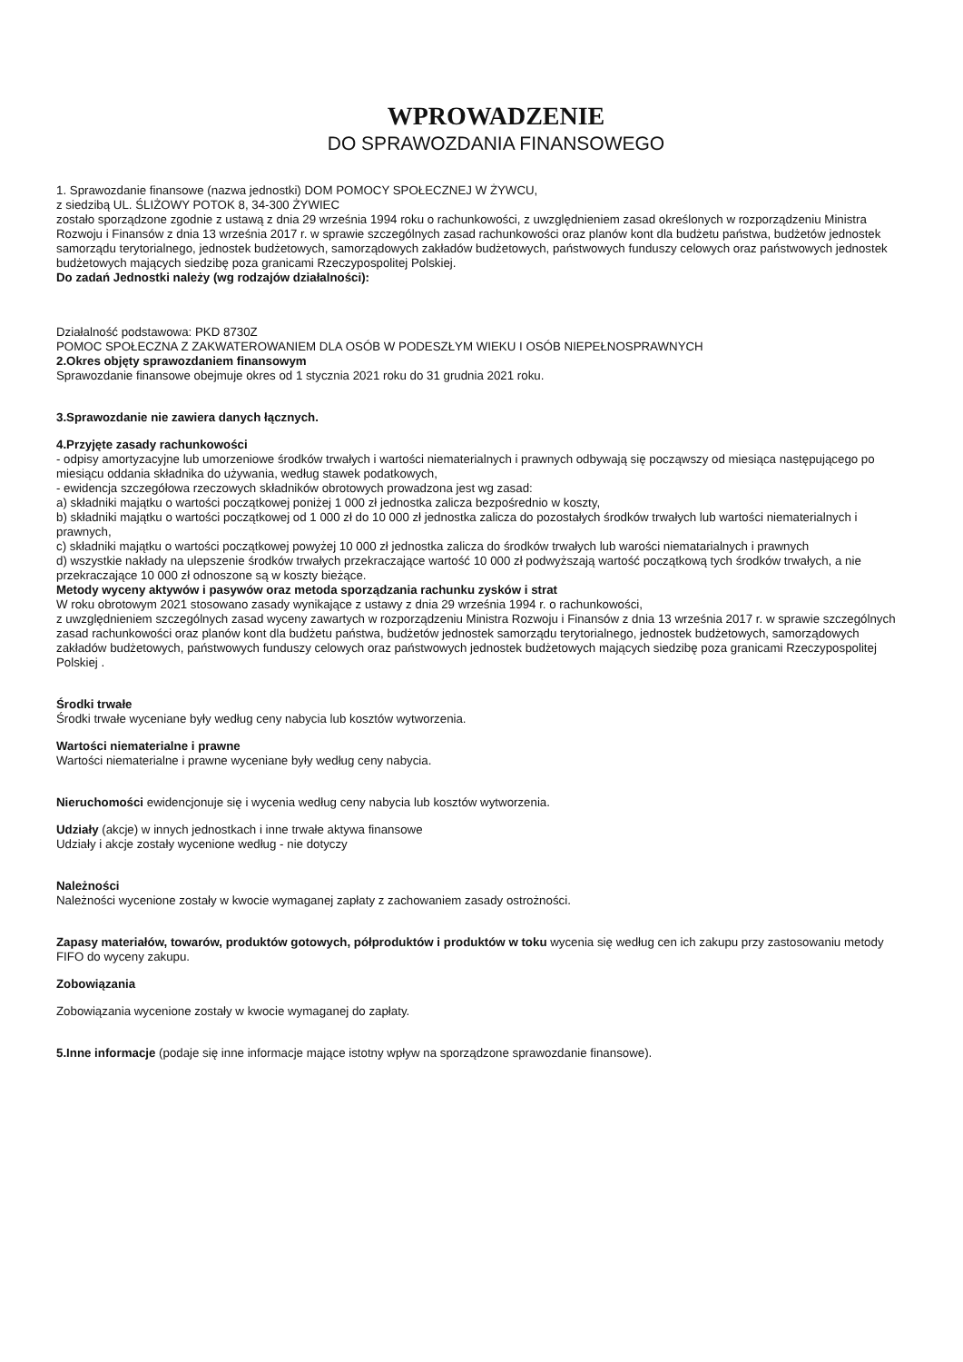WPROWADZENIE
DO SPRAWOZDANIA FINANSOWEGO
1. Sprawozdanie finansowe (nazwa jednostki) DOM POMOCY SPOŁECZNEJ W ŻYWCU,
z siedzibą UL. ŚLIŻOWY POTOK 8, 34-300 ŻYWIEC
zostało sporządzone zgodnie z ustawą z dnia 29 września 1994 roku o rachunkowości, z uwzględnieniem zasad określonych w rozporządzeniu Ministra Rozwoju i Finansów z dnia 13 września 2017 r. w sprawie szczególnych zasad rachunkowości oraz planów kont dla budżetu państwa, budżetów jednostek samorządu terytorialnego, jednostek budżetowych, samorządowych zakładów budżetowych, państwowych funduszy celowych oraz państwowych jednostek budżetowych mających siedzibę poza granicami Rzeczypospolitej Polskiej.
Do zadań Jednostki należy (wg rodzajów działalności):
Działalność podstawowa: PKD 8730Z
POMOC SPOŁECZNA Z ZAKWATEROWANIEM DLA OSÓB W PODESZŁYM WIEKU I OSÓB NIEPEŁNOSPRAWNYCH
2.Okres objęty sprawozdaniem finansowym
Sprawozdanie finansowe obejmuje okres od 1 stycznia 2021 roku do 31 grudnia 2021 roku.
3.Sprawozdanie nie zawiera danych łącznych.
4.Przyjęte zasady rachunkowości
- odpisy amortyzacyjne lub umorzeniowe środków trwałych i wartości niematerialnych i prawnych odbywają się począwszy od miesiąca następującego po miesiącu oddania składnika do używania, według stawek podatkowych,
- ewidencja szczegółowa rzeczowych składników obrotowych prowadzona jest wg zasad:
a) składniki majątku o wartości początkowej poniżej 1 000 zł jednostka zalicza bezpośrednio w koszty,
b) składniki majątku o wartości początkowej od 1 000 zł do 10 000 zł jednostka zalicza do pozostałych środków trwałych lub wartości niematerialnych i prawnych,
c) składniki majątku o wartości początkowej powyżej 10 000 zł jednostka zalicza do środków trwałych lub warości niematarialnych i prawnych
d) wszystkie nakłady na ulepszenie środków trwałych przekraczające wartość 10 000 zł podwyższają wartość początkową tych środków trwałych, a nie przekraczające 10 000 zł odnoszone są w koszty bieżące.
Metody wyceny aktywów i pasywów oraz metoda sporządzania rachunku zysków i strat
W roku obrotowym 2021 stosowano zasady wynikające z ustawy z dnia 29 września 1994 r. o rachunkowości,
z uwzględnieniem szczególnych zasad wyceny zawartych w rozporządzeniu Ministra Rozwoju i Finansów z dnia 13 września 2017 r. w sprawie szczególnych zasad rachunkowości oraz planów kont dla budżetu państwa, budżetów jednostek samorządu terytorialnego, jednostek budżetowych, samorządowych zakładów budżetowych, państwowych funduszy celowych oraz państwowych jednostek budżetowych mających siedzibę poza granicami Rzeczypospolitej Polskiej .
Środki trwałe
Środki trwałe wyceniane były według ceny nabycia lub kosztów wytworzenia.
Wartości niematerialne i prawne
Wartości niematerialne i prawne wyceniane były według ceny nabycia.
Nieruchomości ewidencjonuje się i wycenia według ceny nabycia lub kosztów wytworzenia.
Udziały (akcje) w innych jednostkach i inne trwałe aktywa finansowe
Udziały i akcje zostały wycenione według - nie dotyczy
Należności
Należności wycenione zostały w kwocie wymaganej zapłaty z zachowaniem zasady ostrożności.
Zapasy materiałów, towarów, produktów gotowych, półproduktów i produktów w toku wycenia się według cen ich zakupu przy zastosowaniu metody FIFO do wyceny zakupu.
Zobowiązania
Zobowiązania wycenione zostały w kwocie wymaganej do zapłaty.
5.Inne informacje (podaje się inne informacje mające istotny wpływ na sporządzone sprawozdanie finansowe).